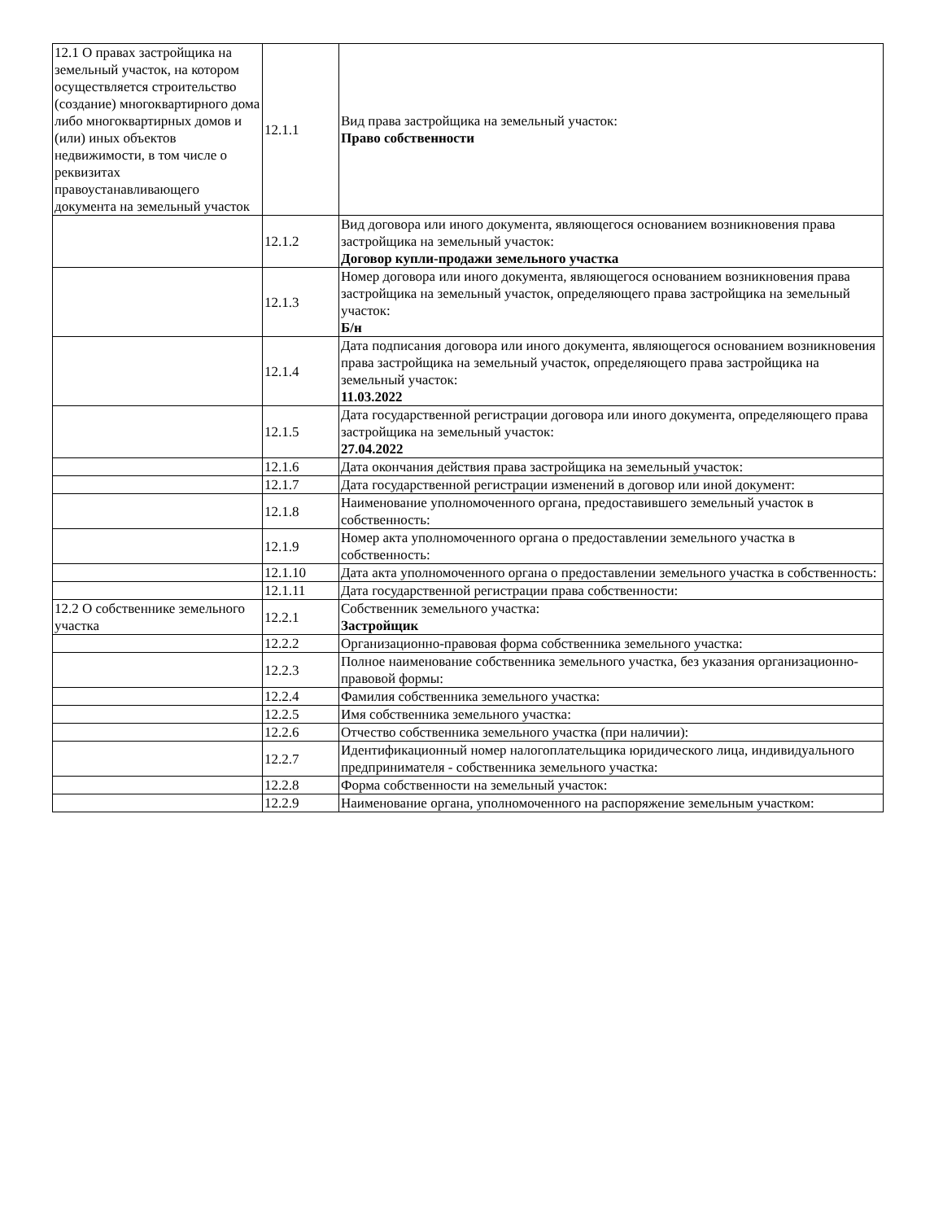| 12.1 О правах застройщика на земельный участок, на котором осуществляется строительство (создание) многоквартирного дома либо многоквартирных домов и (или) иных объектов недвижимости, в том числе о реквизитах правоустанавливающего документа на земельный участок | 12.1.1 | Вид права застройщика на земельный участок: Право собственности |
| | 12.1.2 | Вид договора или иного документа, являющегося основанием возникновения права застройщика на земельный участок: Договор купли-продажи земельного участка |
| | 12.1.3 | Номер договора или иного документа, являющегося основанием возникновения права застройщика на земельный участок, определяющего права застройщика на земельный участок: Б/н |
| | 12.1.4 | Дата подписания договора или иного документа, являющегося основанием возникновения права застройщика на земельный участок, определяющего права застройщика на земельный участок: 11.03.2022 |
| | 12.1.5 | Дата государственной регистрации договора или иного документа, определяющего права застройщика на земельный участок: 27.04.2022 |
| | 12.1.6 | Дата окончания действия права застройщика на земельный участок: |
| | 12.1.7 | Дата государственной регистрации изменений в договор или иной документ: |
| | 12.1.8 | Наименование уполномоченного органа, предоставившего земельный участок в собственность: |
| | 12.1.9 | Номер акта уполномоченного органа о предоставлении земельного участка в собственность: |
| | 12.1.10 | Дата акта уполномоченного органа о предоставлении земельного участка в собственность: |
| | 12.1.11 | Дата государственной регистрации права собственности: |
| 12.2 О собственнике земельного участка | 12.2.1 | Собственник земельного участка: Застройщик |
| | 12.2.2 | Организационно-правовая форма собственника земельного участка: |
| | 12.2.3 | Полное наименование собственника земельного участка, без указания организационно-правовой формы: |
| | 12.2.4 | Фамилия собственника земельного участка: |
| | 12.2.5 | Имя собственника земельного участка: |
| | 12.2.6 | Отчество собственника земельного участка (при наличии): |
| | 12.2.7 | Идентификационный номер налогоплательщика юридического лица, индивидуального предпринимателя - собственника земельного участка: |
| | 12.2.8 | Форма собственности на земельный участок: |
| | 12.2.9 | Наименование органа, уполномоченного на распоряжение земельным участком: |